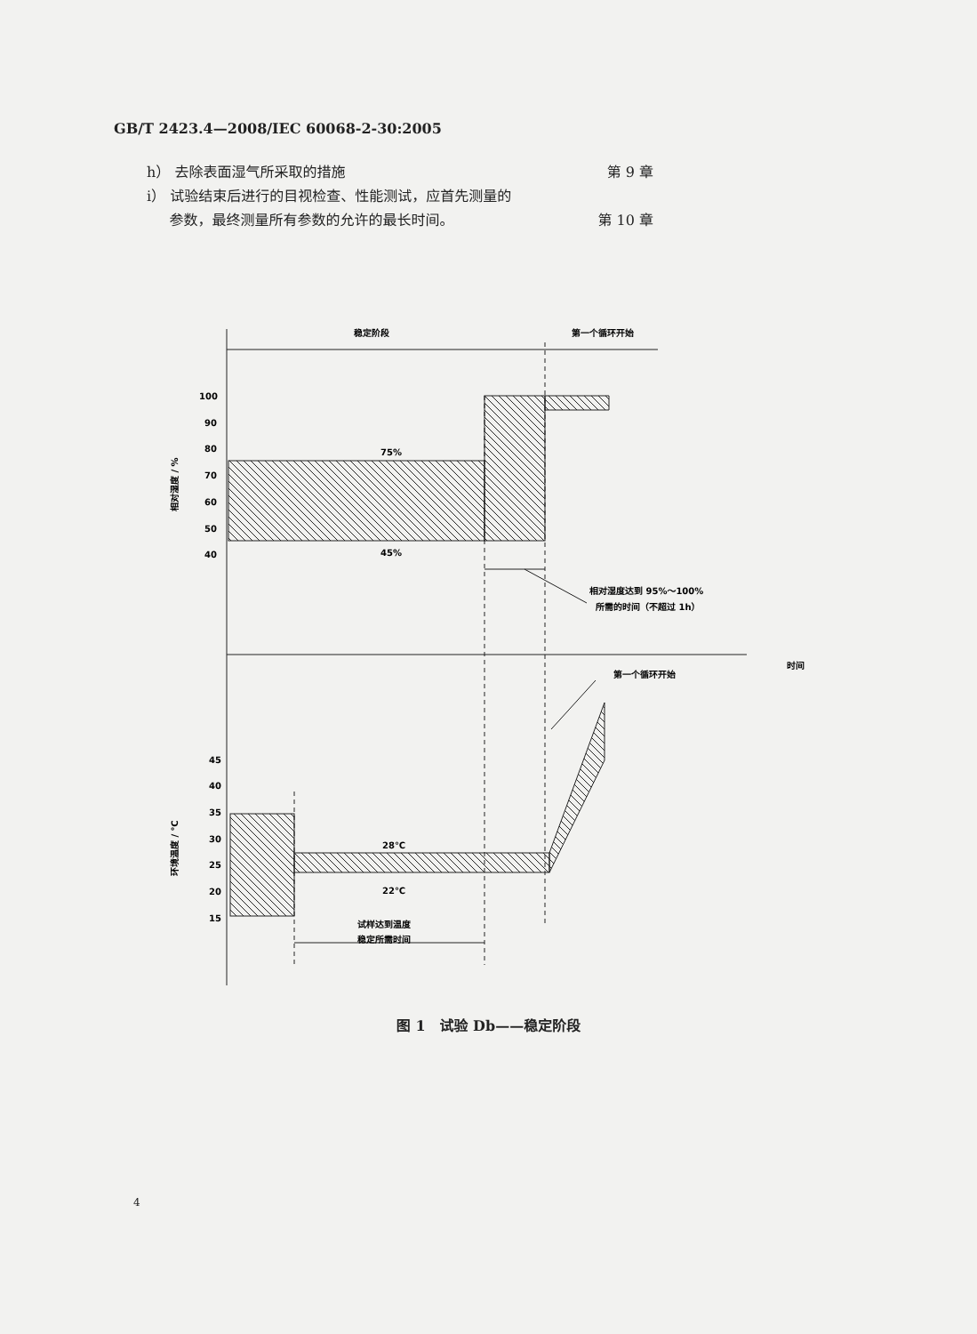GB/T 2423.4—2008/IEC 60068-2-30:2005
h） 去除表面湿气所采取的措施 第 9 章
i） 试验结束后进行的目视检查、性能测试，应首先测量的
参数，最终测量所有参数的允许的最长时间。 第 10 章
稳定阶段
第一个循环开始
100
90
80
70
60
50
40
75%
45%
相对湿度达到 95%～100%
所需的时间（不超过 1h）
时间
第一个循环开始
45
40
35
30
25
20
15
28℃
22℃
试样达到温度
稳定所需时间
相对湿度 / %
环境温度 / ℃
图 1　试验 Db——稳定阶段
4